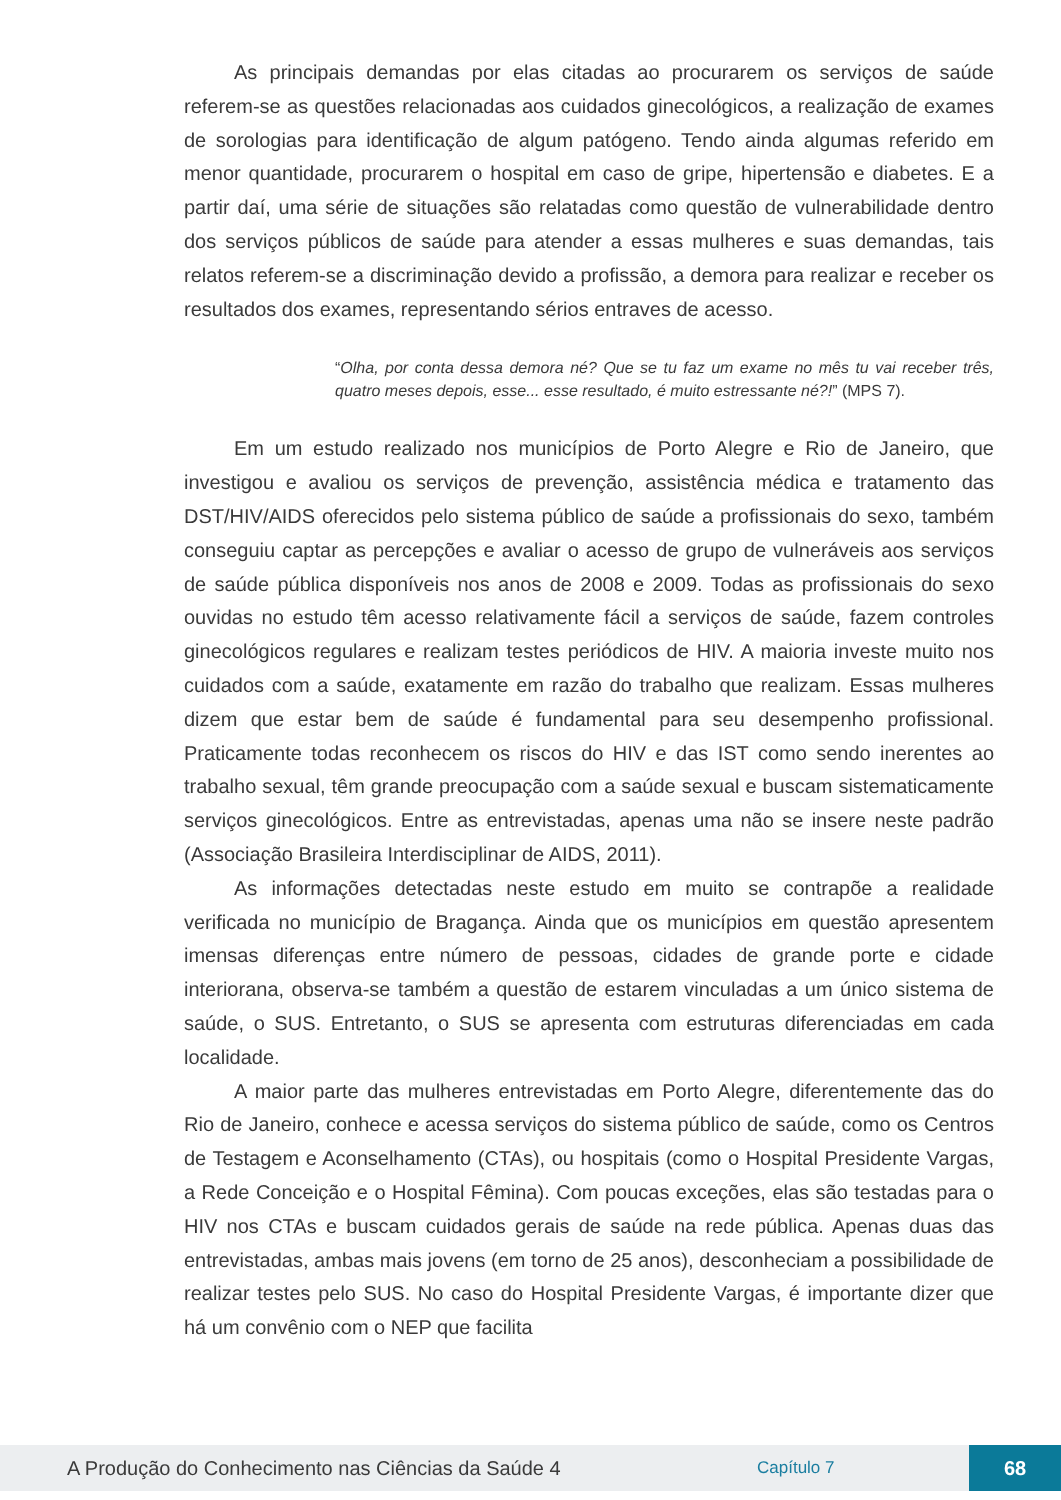As principais demandas por elas citadas ao procurarem os serviços de saúde referem-se as questões relacionadas aos cuidados ginecológicos, a realização de exames de sorologias para identificação de algum patógeno. Tendo ainda algumas referido em menor quantidade, procurarem o hospital em caso de gripe, hipertensão e diabetes. E a partir daí, uma série de situações são relatadas como questão de vulnerabilidade dentro dos serviços públicos de saúde para atender a essas mulheres e suas demandas, tais relatos referem-se a discriminação devido a profissão, a demora para realizar e receber os resultados dos exames, representando sérios entraves de acesso.
“Olha, por conta dessa demora né? Que se tu faz um exame no mês tu vai receber três, quatro meses depois, esse... esse resultado, é muito estressante né?!” (MPS 7).
Em um estudo realizado nos municípios de Porto Alegre e Rio de Janeiro, que investigou e avaliou os serviços de prevenção, assistência médica e tratamento das DST/HIV/AIDS oferecidos pelo sistema público de saúde a profissionais do sexo, também conseguiu captar as percepções e avaliar o acesso de grupo de vulneráveis aos serviços de saúde pública disponíveis nos anos de 2008 e 2009. Todas as profissionais do sexo ouvidas no estudo têm acesso relativamente fácil a serviços de saúde, fazem controles ginecológicos regulares e realizam testes periódicos de HIV. A maioria investe muito nos cuidados com a saúde, exatamente em razão do trabalho que realizam. Essas mulheres dizem que estar bem de saúde é fundamental para seu desempenho profissional. Praticamente todas reconhecem os riscos do HIV e das IST como sendo inerentes ao trabalho sexual, têm grande preocupação com a saúde sexual e buscam sistematicamente serviços ginecológicos. Entre as entrevistadas, apenas uma não se insere neste padrão (Associação Brasileira Interdisciplinar de AIDS, 2011).
As informações detectadas neste estudo em muito se contrapõe a realidade verificada no município de Bragança. Ainda que os municípios em questão apresentem imensas diferenças entre número de pessoas, cidades de grande porte e cidade interiorana, observa-se também a questão de estarem vinculadas a um único sistema de saúde, o SUS. Entretanto, o SUS se apresenta com estruturas diferenciadas em cada localidade.
A maior parte das mulheres entrevistadas em Porto Alegre, diferentemente das do Rio de Janeiro, conhece e acessa serviços do sistema público de saúde, como os Centros de Testagem e Aconselhamento (CTAs), ou hospitais (como o Hospital Presidente Vargas, a Rede Conceição e o Hospital Fêmina). Com poucas exceções, elas são testadas para o HIV nos CTAs e buscam cuidados gerais de saúde na rede pública. Apenas duas das entrevistadas, ambas mais jovens (em torno de 25 anos), desconheciam a possibilidade de realizar testes pelo SUS. No caso do Hospital Presidente Vargas, é importante dizer que há um convênio com o NEP que facilita
A Produção do Conhecimento nas Ciências da Saúde 4 Capítulo 7 68